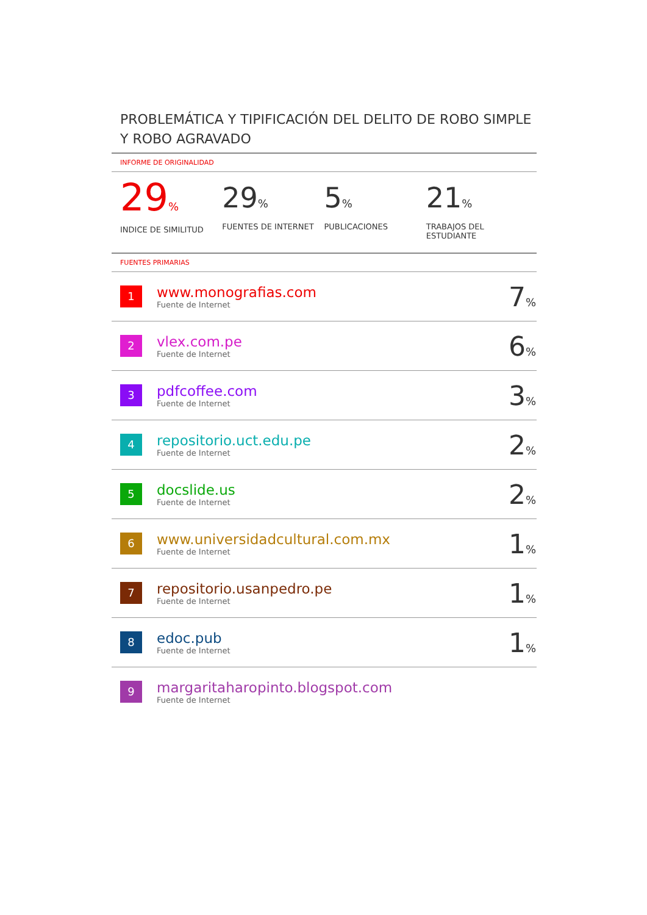PROBLEMÁTICA Y TIPIFICACIÓN DEL DELITO DE ROBO SIMPLE Y ROBO AGRAVADO
INFORME DE ORIGINALIDAD
29%
INDICE DE SIMILITUD
29%
FUENTES DE INTERNET
5%
PUBLICACIONES
21%
TRABAJOS DEL ESTUDIANTE
FUENTES PRIMARIAS
| 1 | www.monografias.com Fuente de Internet | 7 % |
| 2 | vlex.com.pe Fuente de Internet | 6 % |
| 3 | pdfcoffee.com Fuente de Internet | 3 % |
| 4 | repositorio.uct.edu.pe Fuente de Internet | 2 % |
| 5 | docslide.us Fuente de Internet | 2 % |
| 6 | www.universidadcultural.com.mx Fuente de Internet | 1 % |
| 7 | repositorio.usanpedro.pe Fuente de Internet | 1 % |
| 8 | edoc.pub Fuente de Internet | 1 % |
| 9 | margaritaharopinto.blogspot.com Fuente de Internet | |